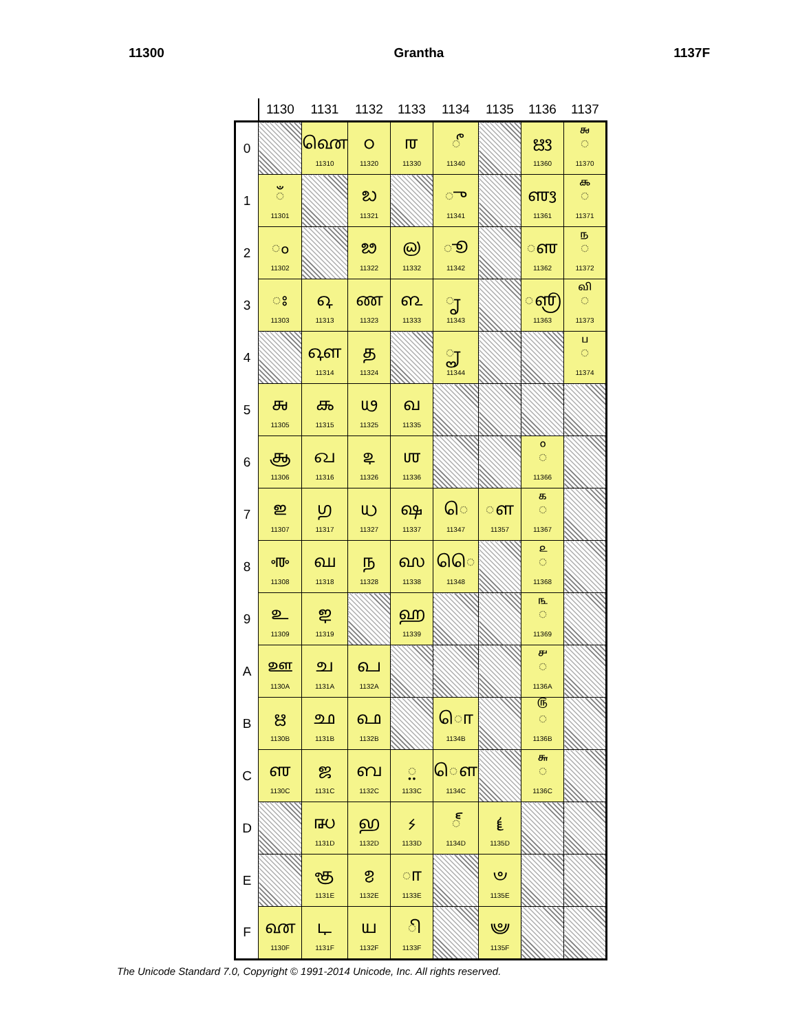11300 Grantha 1137F
| | 1130 | 1131 | 1132 | 1133 | 1134 | 1135 | 1136 | 1137 |
| --- | --- | --- | --- | --- | --- | --- | --- | --- |
| 0 | | 𑌐 11310 | 𑌠 11320 | 𑌰 11330 | ◌𑍀 11340 | | 𑍠 11360 | ◌𑍰 11370 |
| 1 | ◌𑌁 11301 | | 𑌡 11321 | | ◌𑍁 11341 | | 𑍡 11361 | ◌𑍱 11371 |
| 2 | ◌𑌂 11302 | | 𑌢 11322 | 𑌲 11332 | ◌𑍂 11342 | | ◌𑍢 11362 | ◌𑍲 11372 |
| 3 | ◌𑌃 11303 | 𑌓 11313 | 𑌣 11323 | 𑌳 11333 | ◌𑍃 11343 | | ◌𑍣 11363 | ◌𑍳 11373 |
| 4 | | 𑌔 11314 | 𑌤 11324 | | ◌𑍄 11344 | | | ◌𑍴 11374 |
| 5 | 𑌅 11305 | 𑌕 11315 | 𑌥 11325 | 𑌵 11335 | | | | |
| 6 | 𑌆 11306 | 𑌖 11316 | 𑌦 11326 | 𑌶 11336 | | | ◌𑍦 11366 | |
| 7 | 𑌇 11307 | 𑌗 11317 | 𑌧 11327 | 𑌷 11337 | ◌𑍇 11347 | ◌𑍗 11357 | ◌𑍧 11367 | |
| 8 | 𑌈 11308 | 𑌘 11318 | 𑌨 11328 | 𑌸 11338 | ◌𑍈 11348 | | ◌𑍨 11368 | |
| 9 | 𑌉 11309 | 𑌙 11319 | | 𑌹 11339 | | | ◌𑍩 11369 | |
| A | 𑌊 1130A | 𑌚 1131A | 𑌪 1132A | | | | ◌𑍪 1136A | |
| B | 𑌋 1130B | 𑌛 1131B | 𑌫 1132B | | ◌𑍋 1134B | | ◌𑍫 1136B | |
| C | 𑌌 1130C | 𑌜 1131C | 𑌬 1132C | ◌𑌼 1133C | ◌𑍌 1134C | | ◌𑍬 1136C | |
| D | | 𑌝 1131D | 𑌭 1132D | 𑌽 1133D | ◌𑍍 1134D | 𑍝 1135D | | |
| E | | 𑌞 1131E | 𑌮 1132E | ◌𑌾 1133E | | 𑍞 1135E | | |
| F | 𑌏 1130F | 𑌟 1131F | 𑌯 1132F | ◌𑌿 1133F | | 𑍟 1135F | | |
The Unicode Standard 7.0, Copyright © 1991-2014 Unicode, Inc. All rights reserved.